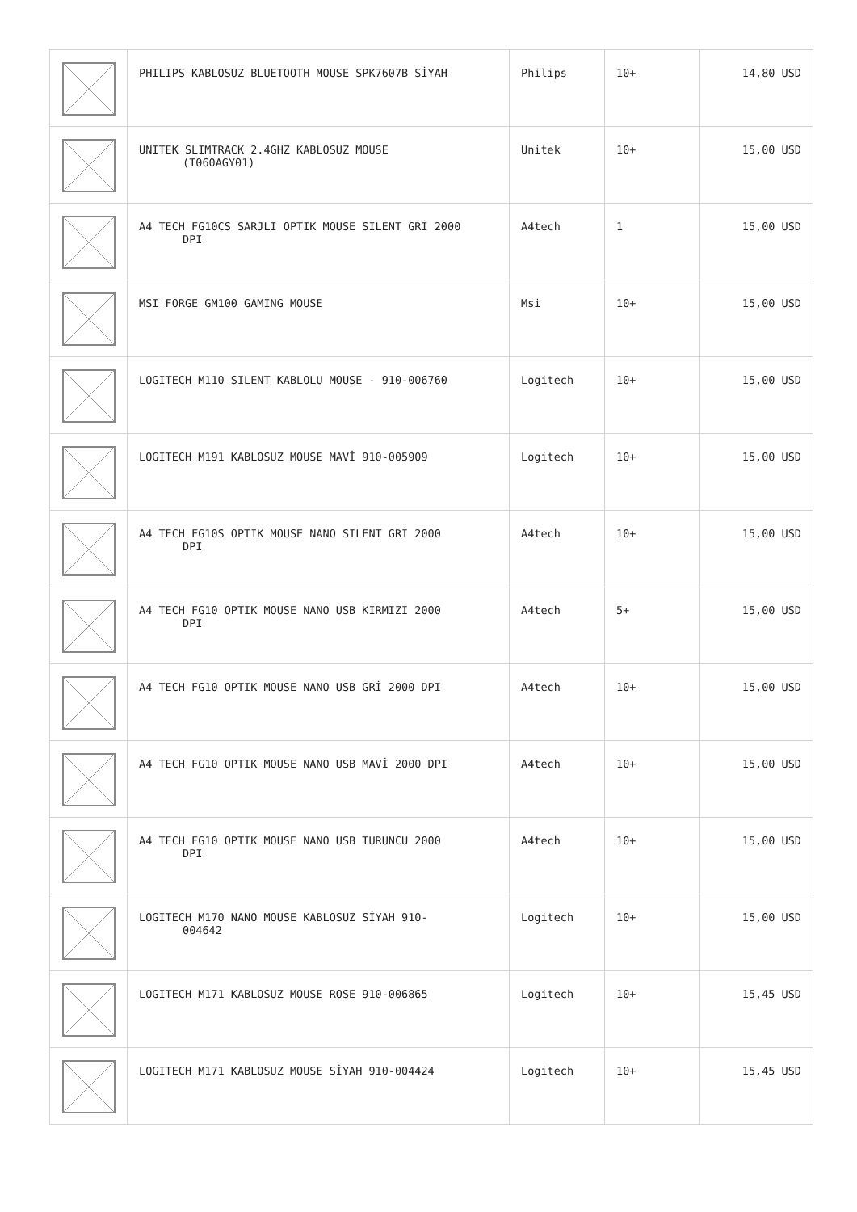| | PHILIPS KABLOSUZ BLUETOOTH MOUSE SPK7607B SİYAH | Philips | 10+ | 14,80 USD |
| | UNITEK SLIMTRACK 2.4GHZ KABLOSUZ MOUSE (T060AGY01) | Unitek | 10+ | 15,00 USD |
| | A4 TECH FG10CS SARJLI OPTIK MOUSE SILENT GRİ 2000 DPI | A4tech | 1 | 15,00 USD |
| | MSI FORGE GM100 GAMING MOUSE | Msi | 10+ | 15,00 USD |
| | LOGITECH M110 SILENT KABLOLU MOUSE - 910-006760 | Logitech | 10+ | 15,00 USD |
| | LOGITECH M191 KABLOSUZ MOUSE MAVİ 910-005909 | Logitech | 10+ | 15,00 USD |
| | A4 TECH FG10S OPTIK MOUSE NANO SILENT GRİ 2000 DPI | A4tech | 10+ | 15,00 USD |
| | A4 TECH FG10 OPTIK MOUSE NANO USB KIRMIZI 2000 DPI | A4tech | 5+ | 15,00 USD |
| | A4 TECH FG10 OPTIK MOUSE NANO USB GRİ 2000 DPI | A4tech | 10+ | 15,00 USD |
| | A4 TECH FG10 OPTIK MOUSE NANO USB MAVİ 2000 DPI | A4tech | 10+ | 15,00 USD |
| | A4 TECH FG10 OPTIK MOUSE NANO USB TURUNCU 2000 DPI | A4tech | 10+ | 15,00 USD |
| | LOGITECH M170 NANO MOUSE KABLOSUZ SİYAH 910- 004642 | Logitech | 10+ | 15,00 USD |
| | LOGITECH M171 KABLOSUZ MOUSE ROSE 910-006865 | Logitech | 10+ | 15,45 USD |
| | LOGITECH M171 KABLOSUZ MOUSE SİYAH 910-004424 | Logitech | 10+ | 15,45 USD |